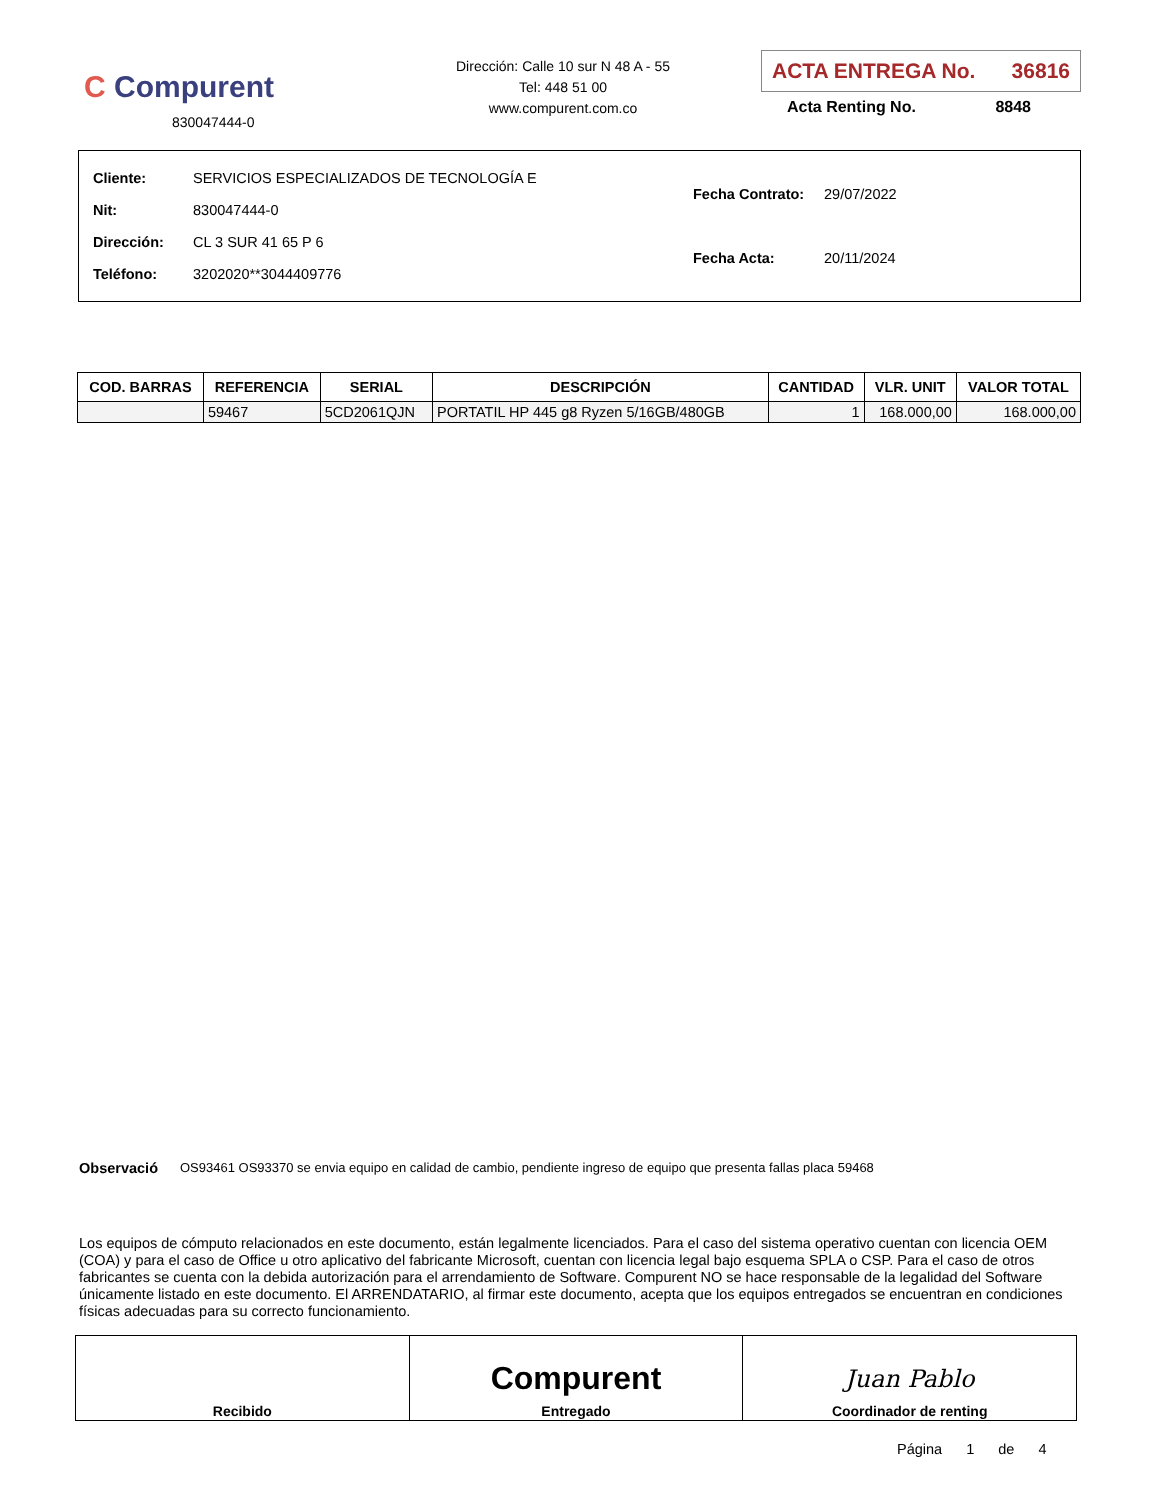C Compurent
830047444-0
Dirección: Calle 10 sur N 48 A - 55
Tel: 448 51 00
www.compurent.com.co
ACTA ENTREGA No. 36816
Acta Renting No. 8848
| Cliente: SERVICIOS ESPECIALIZADOS DE TECNOLOGÍA E |
| Nit: 830047444-0 |
| Dirección: CL 3 SUR 41 65 P 6 |
| Teléfono: 3202020**3044409776 |
| Fecha Contrato: 29/07/2022 |
| Fecha Acta: 20/11/2024 |
| COD. BARRAS | REFERENCIA | SERIAL | DESCRIPCIÓN | CANTIDAD | VLR. UNIT | VALOR TOTAL |
| --- | --- | --- | --- | --- | --- | --- |
| | 59467 | 5CD2061QJN | PORTATIL HP 445 g8 Ryzen 5/16GB/480GB | 1 | 168.000,00 | 168.000,00 |
Observació OS93461 OS93370 se envia equipo en calidad de cambio, pendiente ingreso de equipo que presenta fallas placa 59468
Los equipos de cómputo relacionados en este documento, están legalmente licenciados. Para el caso del sistema operativo cuentan con licencia OEM (COA) y para el caso de Office u otro aplicativo del fabricante Microsoft, cuentan con licencia legal bajo esquema SPLA o CSP. Para el caso de otros fabricantes se cuenta con la debida autorización para el arrendamiento de Software. Compurent NO se hace responsable de la legalidad del Software únicamente listado en este documento. El ARRENDATARIO, al firmar este documento, acepta que los equipos entregados se encuentran en condiciones físicas adecuadas para su correcto funcionamiento.
| Recibido | Compurent Entregado | Juan Pablo Coordinador de renting |
Página 1 de 4